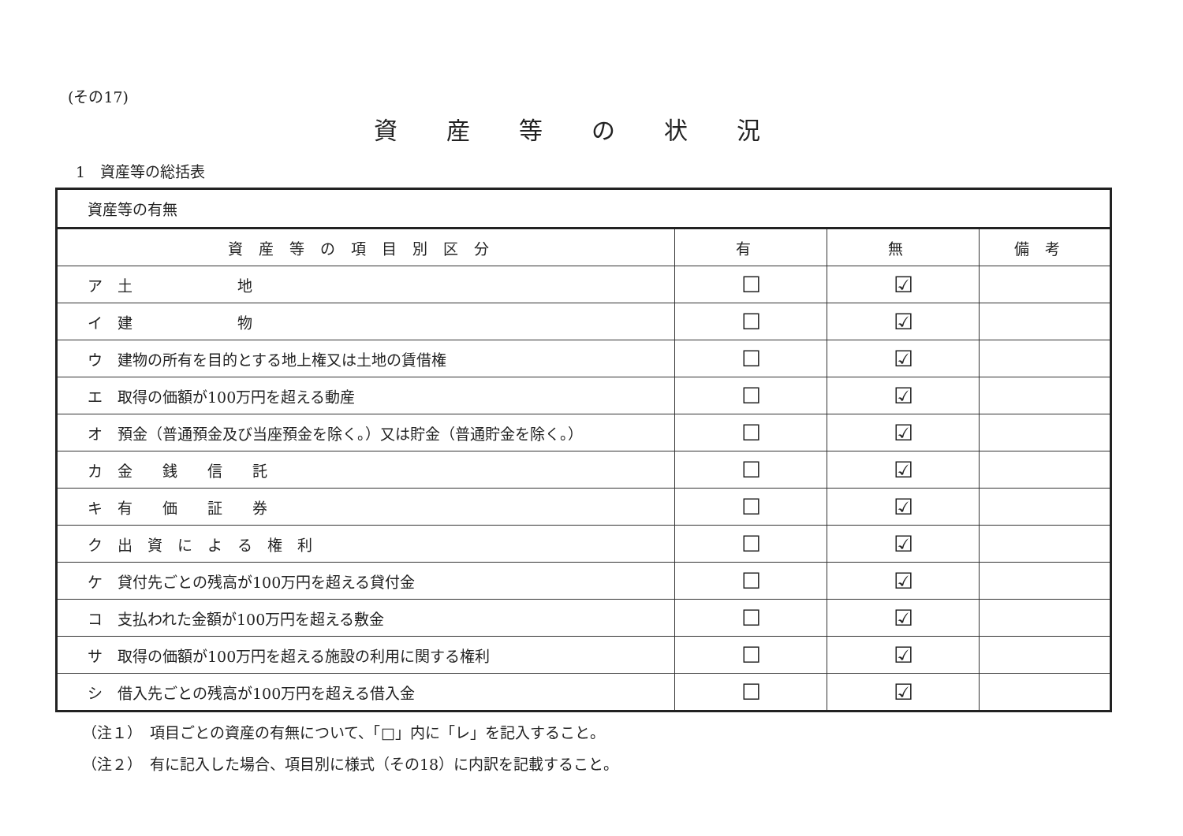(その17)
資産等の状況
1　資産等の総括表
| 資産等の有無 | | | |
| 資産等の項目別区分 | 有 | 無 | 備考 |
| ア 土 地 | ☐ | ☑ | |
| イ 建 物 | ☐ | ☑ | |
| ウ 建物の所有を目的とする地上権又は土地の賃借権 | ☐ | ☑ | |
| エ 取得の価額が100万円を超える動産 | ☐ | ☑ | |
| オ 預金（普通預金及び当座預金を除く。）又は貯金（普通貯金を除く。） | ☐ | ☑ | |
| カ 金 銭 信 託 | ☐ | ☑ | |
| キ 有 価 証 券 | ☐ | ☑ | |
| ク 出 資 に よ る 権 利 | ☐ | ☑ | |
| ケ 貸付先ごとの残高が100万円を超える貸付金 | ☐ | ☑ | |
| コ 支払われた金額が100万円を超える敷金 | ☐ | ☑ | |
| サ 取得の価額が100万円を超える施設の利用に関する権利 | ☐ | ☑ | |
| シ 借入先ごとの残高が100万円を超える借入金 | ☐ | ☑ | |
（注１）　項目ごとの資産の有無について、「□」内に「レ」を記入すること。
（注２）　有に記入した場合、項目別に様式（その18）に内訳を記載すること。